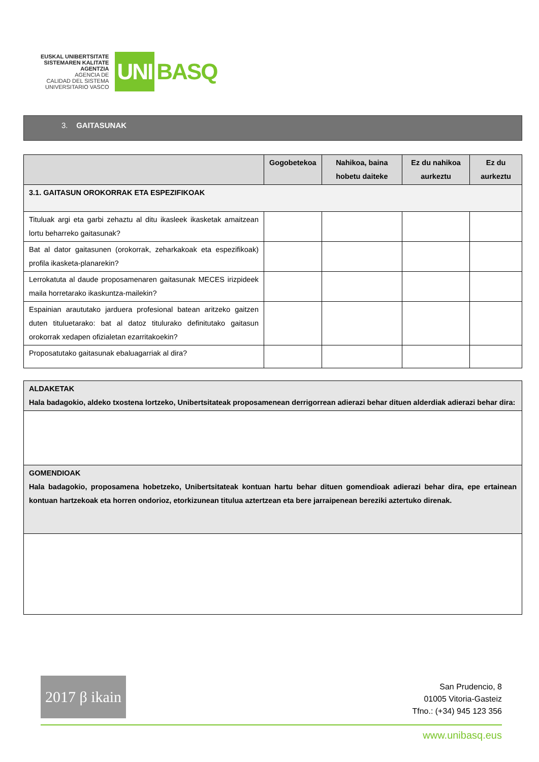EUSKAL UNIBERTSITATE
SISTEMAREN KALITATE
AGENTZIA
AGENCIA DE
CALIDAD DEL SISTEMA
UNIVERSITARIO VASCO
UNI BASQ
3. GAITASUNAK
| | Gogobetekoa | Nahikoa, baina hobetu daiteke | Ez du nahikoa aurkeztu | Ez du aurkeztu |
| --- | --- | --- | --- | --- |
| 3.1. GAITASUN OROKORRAK ETA ESPEZIFIKOAK | | | | |
| Tituluak argi eta garbi zehaztu al ditu ikasleek ikasketak amaitzean lortu beharreko gaitasunak? | | | | |
| Bat al dator gaitasunen (orokorrak, zeharkakoak eta espezifikoak) profila ikasketa-planarekin? | | | | |
| Lerrokatuta al daude proposamenaren gaitasunak MECES irizpideek maila horretarako ikaskuntza-mailekin? | | | | |
| Espainian arautu­tako jarduera profesional batean aritzeko gaitzen duten tituluetarako: bat al datoz titulurako definitutako gaitasun orokorrak xedapen ofizialetan ezarritakoekin? | | | | |
| Proposatutako gaitasunak ebaluagarriak al dira? | | | | |
| ALDAKETAK Hala badagokio, aldeko txostena lortzeko, Unibertsitateak proposamenean derrigorrean adierazi behar dituen alderdiak adierazi behar dira: |
| GOMENDIOAK Hala badagokio, proposamena hobetzeko, Unibertsitateak kontuan hartu behar dituen gomendioak adierazi behar dira, epe ertainean kontuan hartzekoak eta horren ondorioz, etorkizunean titulua aztertzean eta bere jarraipenean bereziki aztertuko direnak. |
2017 β ikain
San Prudencio, 8
01005 Vitoria-Gasteiz
Tfno.: (+34) 945 123 356
www.unibasq.eus